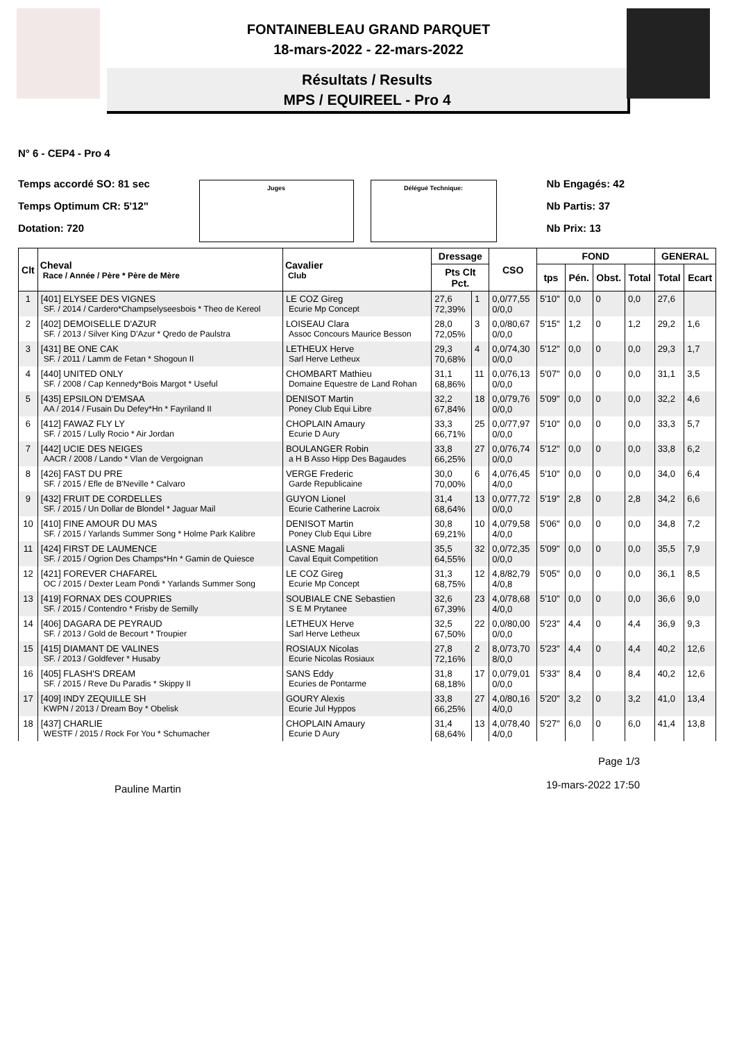FONTAINEBLEAU GRAND PARQUET
18-mars-2022 - 22-mars-2022
Résultats / Results
MPS / EQUIREEL - Pro 4
N° 6 - CEP4 - Pro 4
Temps accordé SO: 81 sec
Temps Optimum CR: 5'12"
Dotation: 720
Juges Délégué Technique:
Nb Engagés: 42
Nb Partis: 37
Nb Prix: 13
| Clt | Cheval Race / Année / Père * Père de Mère | Cavalier Club | Dressage | | CSO | FOND | | | | GENERAL | |
| --- | --- | --- | --- | --- | --- | --- | --- | --- | --- | --- | --- |
| | | | Pts Clt Pct. | | | tps | Pén. | Obst. | Total | Total | Ecart |
| 1 | [401] ELYSEE DES VIGNES SF. / 2014 / Cardero*Champselyseesbois * Theo de Kereol | LE COZ Gireg Ecurie Mp Concept | 27,6 72,39% | 1 | 0,0/77,55 0/0,0 | 5'10" | 0,0 | 0 | 0,0 | 27,6 | |
| 2 | [402] DEMOISELLE D'AZUR SF. / 2013 / Silver King D'Azur * Qredo de Paulstra | LOISEAU Clara Assoc Concours Maurice Besson | 28,0 72,05% | 3 | 0,0/80,67 0/0,0 | 5'15" | 1,2 | 0 | 1,2 | 29,2 | 1,6 |
| 3 | [431] BE ONE CAK SF. / 2011 / Lamm de Fetan * Shogoun II | LETHEUX Herve Sarl Herve Letheux | 29,3 70,68% | 4 | 0,0/74,30 0/0,0 | 5'12" | 0,0 | 0 | 0,0 | 29,3 | 1,7 |
| 4 | [440] UNITED ONLY SF. / 2008 / Cap Kennedy*Bois Margot * Useful | CHOMBART Mathieu Domaine Equestre de Land Rohan | 31,1 68,86% | 11 | 0,0/76,13 0/0,0 | 5'07" | 0,0 | 0 | 0,0 | 31,1 | 3,5 |
| 5 | [435] EPSILON D'EMSAA AA / 2014 / Fusain Du Defey*Hn * Fayriland II | DENISOT Martin Poney Club Equi Libre | 32,2 67,84% | 18 | 0,0/79,76 0/0,0 | 5'09" | 0,0 | 0 | 0,0 | 32,2 | 4,6 |
| 6 | [412] FAWAZ FLY LY SF. / 2015 / Lully Rocio * Air Jordan | CHOPLAIN Amaury Ecurie D Aury | 33,3 66,71% | 25 | 0,0/77,97 0/0,0 | 5'10" | 0,0 | 0 | 0,0 | 33,3 | 5,7 |
| 7 | [442] UCIE DES NEIGES AACR / 2008 / Lando * Vlan de Vergoignan | BOULANGER Robin a H B Asso Hipp Des Bagaudes | 33,8 66,25% | 27 | 0,0/76,74 0/0,0 | 5'12" | 0,0 | 0 | 0,0 | 33,8 | 6,2 |
| 8 | [426] FAST DU PRE SF. / 2015 / Efle de B'Neville * Calvaro | VERGE Frederic Garde Republicaine | 30,0 70,00% | 6 | 4,0/76,45 4/0,0 | 5'10" | 0,0 | 0 | 0,0 | 34,0 | 6,4 |
| 9 | [432] FRUIT DE CORDELLES SF. / 2015 / Un Dollar de Blondel * Jaguar Mail | GUYON Lionel Ecurie Catherine Lacroix | 31,4 68,64% | 13 | 0,0/77,72 0/0,0 | 5'19" | 2,8 | 0 | 2,8 | 34,2 | 6,6 |
| 10 | [410] FINE AMOUR DU MAS SF. / 2015 / Yarlands Summer Song * Holme Park Kalibre | DENISOT Martin Poney Club Equi Libre | 30,8 69,21% | 10 | 4,0/79,58 4/0,0 | 5'06" | 0,0 | 0 | 0,0 | 34,8 | 7,2 |
| 11 | [424] FIRST DE LAUMENCE SF. / 2015 / Ogrion Des Champs*Hn * Gamin de Quiesce | LASNE Magali Caval Equit Competition | 35,5 64,55% | 32 | 0,0/72,35 0/0,0 | 5'09" | 0,0 | 0 | 0,0 | 35,5 | 7,9 |
| 12 | [421] FOREVER CHAFAREL OC / 2015 / Dexter Leam Pondi * Yarlands Summer Song | LE COZ Gireg Ecurie Mp Concept | 31,3 68,75% | 12 | 4,8/82,79 4/0,8 | 5'05" | 0,0 | 0 | 0,0 | 36,1 | 8,5 |
| 13 | [419] FORNAX DES COUPRIES SF. / 2015 / Contendro * Frisby de Semilly | SOUBIALE CNE Sebastien S E M Prytanee | 32,6 67,39% | 23 | 4,0/78,68 4/0,0 | 5'10" | 0,0 | 0 | 0,0 | 36,6 | 9,0 |
| 14 | [406] DAGARA DE PEYRAUD SF. / 2013 / Gold de Becourt * Troupier | LETHEUX Herve Sarl Herve Letheux | 32,5 67,50% | 22 | 0,0/80,00 0/0,0 | 5'23" | 4,4 | 0 | 4,4 | 36,9 | 9,3 |
| 15 | [415] DIAMANT DE VALINES SF. / 2013 / Goldfever * Husaby | ROSIAUX Nicolas Ecurie Nicolas Rosiaux | 27,8 72,16% | 2 | 8,0/73,70 8/0,0 | 5'23" | 4,4 | 0 | 4,4 | 40,2 | 12,6 |
| 16 | [405] FLASH'S DREAM SF. / 2015 / Reve Du Paradis * Skippy II | SANS Eddy Ecuries de Pontarme | 31,8 68,18% | 17 | 0,0/79,01 0/0,0 | 5'33" | 8,4 | 0 | 8,4 | 40,2 | 12,6 |
| 17 | [409] INDY ZEQUILLE SH KWPN / 2013 / Dream Boy * Obelisk | GOURY Alexis Ecurie Jul Hyppos | 33,8 66,25% | 27 | 4,0/80,16 4/0,0 | 5'20" | 3,2 | 0 | 3,2 | 41,0 | 13,4 |
| 18 | [437] CHARLIE WESTF / 2015 / Rock For You * Schumacher | CHOPLAIN Amaury Ecurie D Aury | 31,4 68,64% | 13 | 4,0/78,40 4/0,0 | 5'27" | 6,0 | 0 | 6,0 | 41,4 | 13,8 |
Pauline Martin Page 1/3
19-mars-2022 17:50